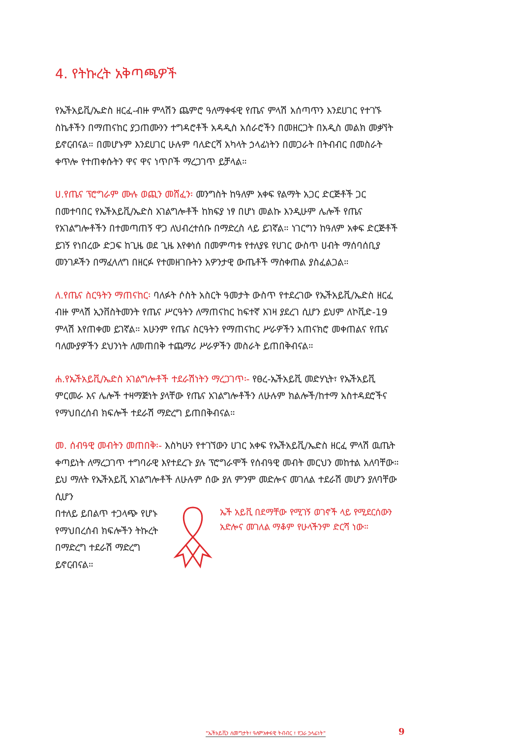4. የትኩረት አቅጣጫዎች
የኤችአይቪ/ኤድስ ዘርፈ-ብዙ ምላሽን ጨምሮ ዓለማቀፋዊ የጤና ምላሽ አሰጣጥን እንደሀገር የተገኙ ስኬቶችን በማጠናከር ያጋጠሙንን ተግዳሮቶች አዳዲስ አሰራሮችን በመዘርጋት በአዲስ መልክ መቃኘት ይኖርብናል። በመሆኑም እንደሀገር ሁሉም ባለድርሻ አካላት ኃላፊነትን በመጋራት በትብብር በመስራት ቀጥሎ የተጠቀሱትን ዋና ዋና ነጥቦች ማረጋገጥ ይቻላል።
ሀ.የጤና ፕሮግራም ሙሉ ወጪን መሸፈን፡ መንግስት ከዓለም አቀፍ የልማት አጋር ድርጅቶች ጋር በመተባበር የኤችአይቪ/ኤድስ አገልግሎቶች ከክፍያ ነፃ በሆነ መልኩ እንዲሁም ሌሎች የጤና የአገልግሎቶችን በተመጣጠኝ ዋጋ ለህብረተሰቡ በማድረስ ላይ ይገኛል። ነገርግን ከዓለም አቀፍ ድርጅቶች ይገኝ የነበረው ድጋፍ ከጊዜ ወደ ጊዜ እየቀነሰ በመምጣቱ የተለያዩ የሀገር ውስጥ ሀብት ማሰባሰቢያ መንገዶችን በማፈላለግ በዘርፉ የተመዘገቡትን አዎንታዊ ውጤቶች ማስቀጠል ያስፈልጋል።
ለ.የጤና ስርዓትን ማጠናከር፡ ባለፉት ሶስት አስርት ዓመታት ውስጥ የተደረገው የኤችአይቪ/ኤድስ ዘርፈ ብዙ ምላሽ ኢንቨስትመንት የጤና ሥርዓትን ለማጠናከር ከፍተኛ እገዛ ያደረገ ሲሆን ይህም ለኮቪድ-19 ምላሽ እየጠቀመ ይገኛል። አሁንም የጤና ስርዓትን የማጠናከር ሥራዎችን አጠናክሮ መቀጠልና የጤና ባለሙያዎችን ደህንነት ለመጠበቅ ተጨማሪ ሥራዎችን መስራት ይጠበቅብናል።
ሐ.የኤችአይቪ/ኤድስ አገልግሎቶች ተደራሽነትን ማረጋገጥ፡- የፀረ-ኤችአይቪ መድሃኒት፣ የኤችአይቪ ምርመራ እና ሌሎች ተዛማጅነት ያላቸው የጤና አገልግሎቶችን ለሁሉም ክልሎች/ከተማ አስተዳደሮችና የማህበረሰብ ክፍሎች ተደራሽ ማድረግ ይጠበቅብናል።
መ. ሰብዓዊ መብትን መጠበቅ፡- እስካሁን የተገኘውን ሀገር አቀፍ የኤችአይቪ/ኤድስ ዘርፈ ምላሽ ዉጤት ቀጣይነት ለማረጋገጥ ተግባራዊ እየተደረጉ ያሉ ፕሮግራሞች የሰብዓዊ መብት መርህን መከተል አለባቸው። ይህ ማለት የኤችአይቪ አገልግሎቶች ለሁሉም ሰው ያለ ምንም መድሎና መገለል ተደራሽ መሆን ያለባቸው ሲሆን
በተለይ ይበልጥ ተጋላጭ የሆኑ የማህበረሰብ ክፍሎችን ትኩረት በማድረግ ተደራሽ ማድረግ ይኖርብናል።
ኤች አይቪ በደማቸው የሚገኝ ወገኖች ላይ የሚደርሰውን አድሎና መገለል ማቆም የሁላችንም ድርሻ ነው።
"ኤችአይቪን ለመግታት፣ ዓለምአቀፋዊ ትብብር ፣ የጋራ ኃላፊነት"
9